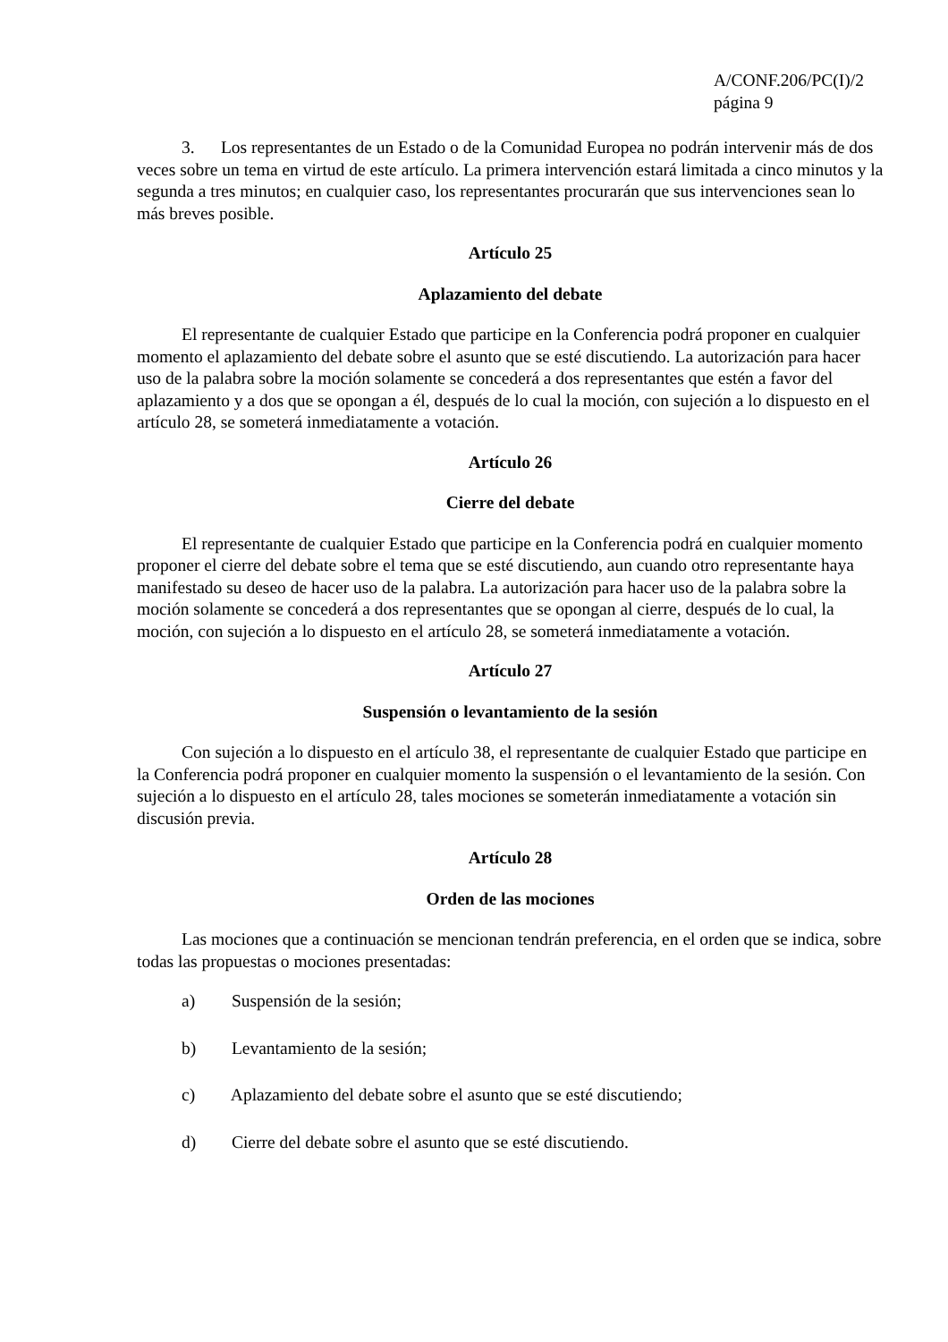A/CONF.206/PC(I)/2
página 9
3. Los representantes de un Estado o de la Comunidad Europea no podrán intervenir más de dos veces sobre un tema en virtud de este artículo. La primera intervención estará limitada a cinco minutos y la segunda a tres minutos; en cualquier caso, los representantes procurarán que sus intervenciones sean lo más breves posible.
Artículo 25
Aplazamiento del debate
El representante de cualquier Estado que participe en la Conferencia podrá proponer en cualquier momento el aplazamiento del debate sobre el asunto que se esté discutiendo. La autorización para hacer uso de la palabra sobre la moción solamente se concederá a dos representantes que estén a favor del aplazamiento y a dos que se opongan a él, después de lo cual la moción, con sujeción a lo dispuesto en el artículo 28, se someterá inmediatamente a votación.
Artículo 26
Cierre del debate
El representante de cualquier Estado que participe en la Conferencia podrá en cualquier momento proponer el cierre del debate sobre el tema que se esté discutiendo, aun cuando otro representante haya manifestado su deseo de hacer uso de la palabra. La autorización para hacer uso de la palabra sobre la moción solamente se concederá a dos representantes que se opongan al cierre, después de lo cual, la moción, con sujeción a lo dispuesto en el artículo 28, se someterá inmediatamente a votación.
Artículo 27
Suspensión o levantamiento de la sesión
Con sujeción a lo dispuesto en el artículo 38, el representante de cualquier Estado que participe en la Conferencia podrá proponer en cualquier momento la suspensión o el levantamiento de la sesión. Con sujeción a lo dispuesto en el artículo 28, tales mociones se someterán inmediatamente a votación sin discusión previa.
Artículo 28
Orden de las mociones
Las mociones que a continuación se mencionan tendrán preferencia, en el orden que se indica, sobre todas las propuestas o mociones presentadas:
a) Suspensión de la sesión;
b) Levantamiento de la sesión;
c) Aplazamiento del debate sobre el asunto que se esté discutiendo;
d) Cierre del debate sobre el asunto que se esté discutiendo.